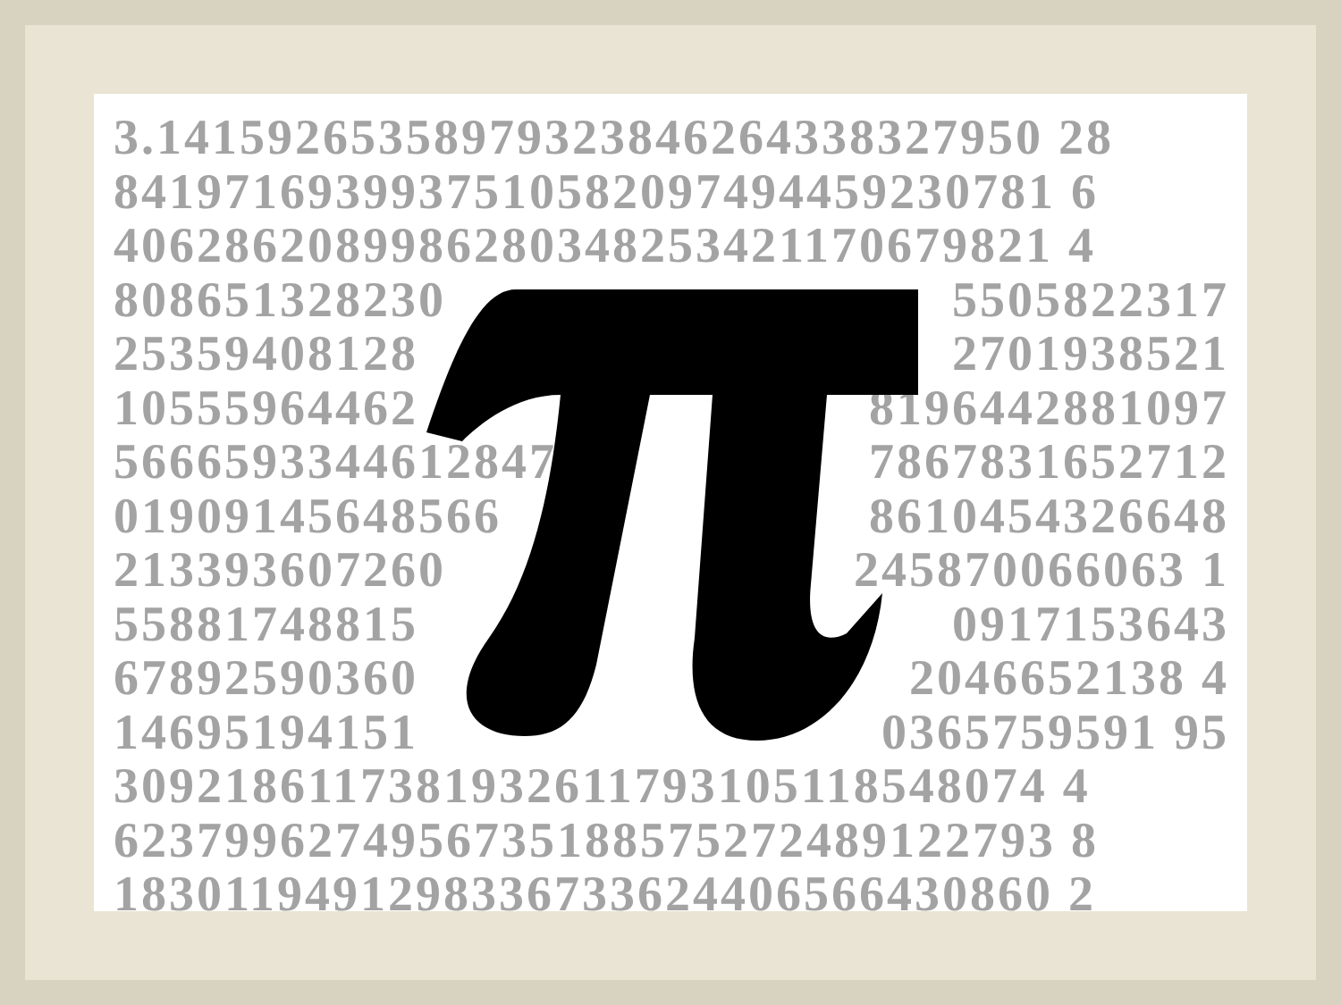3.14159265358979323846264338327950 28
8419716939937510582097494459230781 6
4062862089986280348253421170679821 4
808651328230 5505822317
25359408128 2701938521
10555964462 8196442881097
5666593344612847 7867831652712
01909145648566 8610454326648
213393607260 245870066063 1
55881748815 0917153643
67892590360 2046652138 4
14695194151 0365759591 95
3092186117381932611793105118548074 4
6237996274956735188575272489122793 8
1830119491298336733624406566430860 2